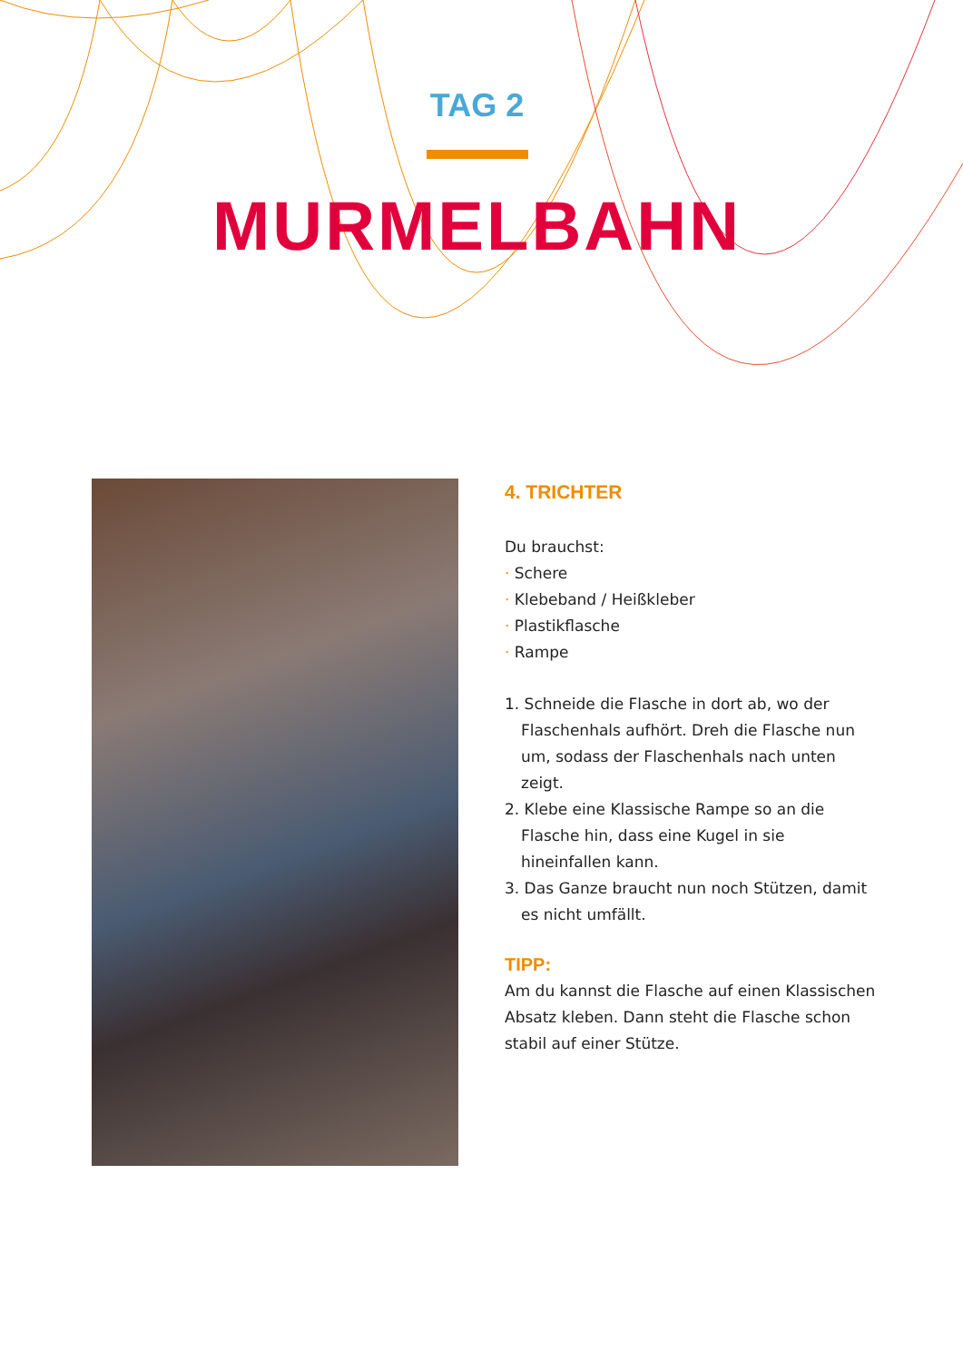TAG 2
MURMELBAHN
4. TRICHTER
Du brauchst:
· Schere
· Klebeband / Heißkleber
· Plastikflasche
· Rampe
1. Schneide die Flasche in dort ab, wo der Flaschen­hals aufhört. Dreh die Flasche nun um, sodass der Flaschenhals nach unten zeigt.
2. Klebe eine Klassische Rampe so an die Flasche hin, dass eine Kugel in sie hineinfallen kann.
3. Das Ganze braucht nun noch Stützen, damit es nicht umfällt.
TIPP:
Am du kannst die Flasche auf einen Klassischen Absatz kleben. Dann steht die Flasche schon stabil auf einer Stütze.